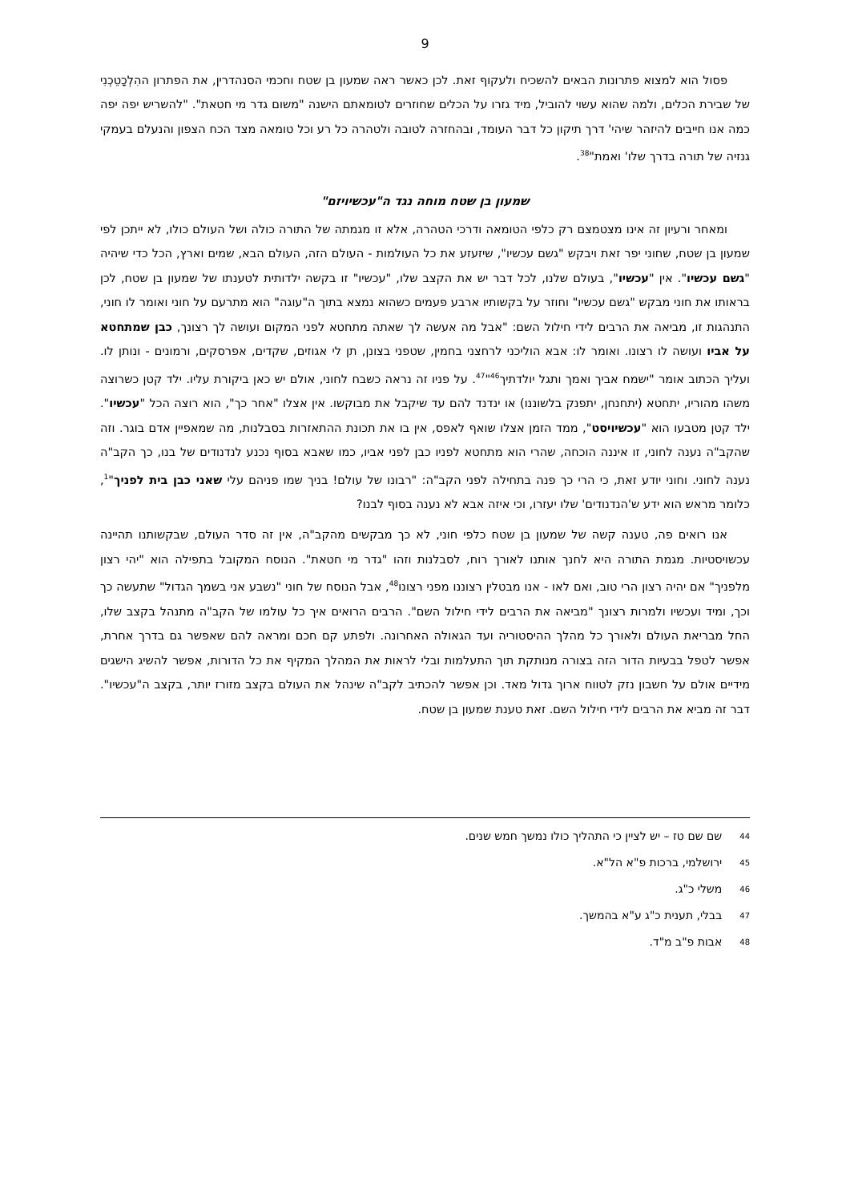9
פסול הוא למצוא פתרונות הבאים להשכיח ולעקוף זאת. לכן כאשר ראה שמעון בן שטח וחכמי הסנהדרין, את הפתרון ההִלְכָטֵכְנִי של שבירת הכלים, ולמה שהוא עשוי להוביל, מיד גזרו על הכלים שחוזרים לטומאתם הישנה "משום גדר מי חטאת". "להשריש יפה יפה כמה אנו חייבים להיזהר שיהי' דרך תיקון כל דבר העומד, ובהחזרה לטובה ולטהרה כל רע וכל טומאה מצד הכח הצפון והנעלם בעמקי גנזיה של תורה בדרך שלו' ואמת"<sup>38</sup>.
שמעון בן שטח מוחה נגד ה"עכשיויזם"
ומאחר ורעיון זה אינו מצטמצם רק כלפי הטומאה ודרכי הטהרה, אלא זו מגמתה של התורה כולה ושל העולם כולו, לא ייתכן לפי שמעון בן שטח, שחוני יפר זאת ויבקש "גשם עכשיו", שיזעזע את כל העולמות - העולם הזה, העולם הבא, שמים וארץ, הכל כדי שיהיה "גשם עכשיו". אין "עכשיו", בעולם שלנו, לכל דבר יש את הקצב שלו, "עכשיו" זו בקשה ילדותית לטענתו של שמעון בן שטח, לכן בראותו את חוני מבקש "גשם עכשיו" וחוזר על בקשותיו ארבע פעמים כשהוא נמצא בתוך ה"עוגה" הוא מתרעם על חוני ואומר לו חוני, התנהגות זו, מביאה את הרבים לידי חילול השם: "אבל מה אעשה לך שאתה מתחטא לפני המקום ועושה לך רצונך, כבן שמתחטא על אביו ועושה לו רצונו. ואומר לו: אבא הוליכני לרחצני בחמין, שטפני בצונן, תן לי אגוזים, שקדים, אפרסקים, ורמונים - ונותן לו. ועליך הכתוב אומר "ישמח אביך ואמך ותגל יולדתיך<sup>46</sup>"<sup>47</sup>. על פניו זה נראה כשבח לחוני, אולם יש כאן ביקורת עליו. ילד קטן כשרוצה משהו מהוריו, יתחטא (יתחנחן, יתפנק בלשוננו) או ינדנד להם עד שיקבל את מבוקשו. אין אצלו "אחר כך", הוא רוצה הכל "עכשיו". ילד קטן מטבעו הוא "עכשיויסט", ממד הזמן אצלו שואף לאפס, אין בו את תכונת ההתאזרות בסבלנות, מה שמאפיין אדם בוגר. וזה שהקב"ה נענה לחוני, זו איננה הוכחה, שהרי הוא מתחטא לפניו כבן לפני אביו, כמו שאבא בסוף נכנע לנדנודים של בנו, כך הקב"ה נענה לחוני. וחוני יודע זאת, כי הרי כך פנה בתחילה לפני הקב"ה: "רבונו של עולם! בניך שמו פניהם עלי שאני כבן בית לפניך"<sup>1</sup>, כלומר מראש הוא ידע ש'הנדנודים' שלו יעזרו, וכי איזה אבא לא נענה בסוף לבנו?
אנו רואים פה, טענה קשה של שמעון בן שטח כלפי חוני, לא כך מבקשים מהקב"ה, אין זה סדר העולם, שבקשותנו תהיינה עכשויסטיות. מגמת התורה היא לחנך אותנו לאורך רוח, לסבלנות וזהו "גדר מי חטאת". הנוסח המקובל בתפילה הוא "יהי רצון מלפניך" אם יהיה רצון הרי טוב, ואם לאו - אנו מבטלין רצוננו מפני רצונו<sup>48</sup>, אבל הנוסח של חוני "נשבע אני בשמך הגדול" שתעשה כך וכך, ומיד ועכשיו ולמרות רצונך "מביאה את הרבים לידי חילול השם". הרבים הרואים איך כל עולמו של הקב"ה מתנהל בקצב שלו, החל מבריאת העולם ולאורך כל מהלך ההיסטוריה ועד הגאולה האחרונה. ולפתע קם חכם ומראה להם שאפשר גם בדרך אחרת, אפשר לטפל בבעיות הדור הזה בצורה מנותקת תוך התעלמות ובלי לראות את המהלך המקיף את כל הדורות, אפשר להשיג הישגים מידיים אולם על חשבון נזק לטווח ארוך גדול מאד. וכן אפשר להכתיב לקב"ה שינהל את העולם בקצב מזורז יותר, בקצב ה"עכשיו". דבר זה מביא את הרבים לידי חילול השם. זאת טענת שמעון בן שטח.
<sup>44</sup> שם שם טז – יש לציין כי התהליך כולו נמשך חמש שנים.
<sup>45</sup> ירושלמי, ברכות פ"א הל"א.
<sup>46</sup> משלי כ"ג.
<sup>47</sup> בבלי, תענית כ"ג ע"א בהמשך.
<sup>48</sup> אבות פ"ב מ"ד.